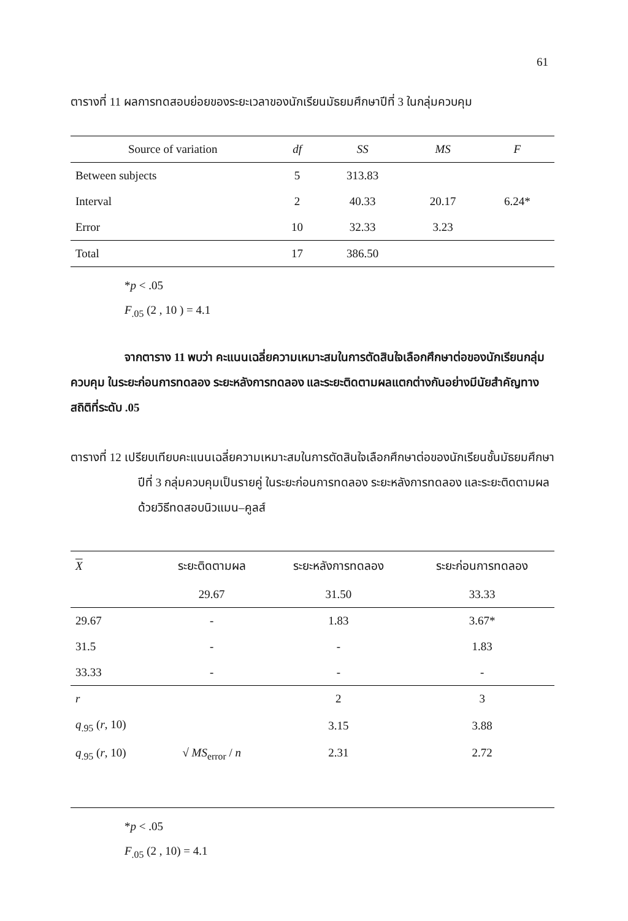61
ตารางที่ 11 ผลการทดสอบย่อยของระยะเวลาของนักเรียนมัธยมศึกษาปีที่ 3 ในกลุ่มควบคุม
| Source of variation | df | SS | MS | F |
| --- | --- | --- | --- | --- |
| Between subjects | 5 | 313.83 | | |
| Interval | 2 | 40.33 | 20.17 | 6.24* |
| Error | 10 | 32.33 | 3.23 | |
| Total | 17 | 386.50 | | |
*p < .05
F<sub>.05</sub> (2 , 10 ) = 4.1
จากตาราง 11 พบว่า คะแนนเฉลี่ยความเหมาะสมในการตัดสินใจเลือกศึกษาต่อของนักเรียนกลุ่มควบคุม ในระยะก่อนการทดลอง ระยะหลังการทดลอง และระยะติดตามผลแตกต่างกันอย่างมีนัยสำคัญทางสถิติที่ระดับ .05
ตารางที่ 12 เปรียบเทียบคะแนนเฉลี่ยความเหมาะสมในการตัดสินใจเลือกศึกษาต่อของนักเรียนชั้นมัธยมศึกษาปีที่ 3 กลุ่มควบคุมเป็นรายคู่ ในระยะก่อนการทดลอง ระยะหลังการทดลอง และระยะติดตามผลด้วยวิธีทดสอบนิวแมน–คูลส์
| X | ระยะติดตามผล | ระยะหลังการทดลอง | ระยะก่อนการทดลอง |
| --- | --- | --- | --- |
| | 29.67 | 31.50 | 33.33 |
| 29.67 | - | 1.83 | 3.67* |
| 31.5 | - | - | 1.83 |
| 33.33 | - | - | - |
| r | | 2 | 3 |
| q<sub>.95</sub> ( r , 10) | | 3.15 | 3.88 |
| q<sub>.95</sub> ( r , 10) | √ MS<sub>error</sub> / n | 2.31 | 2.72 |
*p < .05
F<sub>.05</sub> (2 , 10) = 4.1